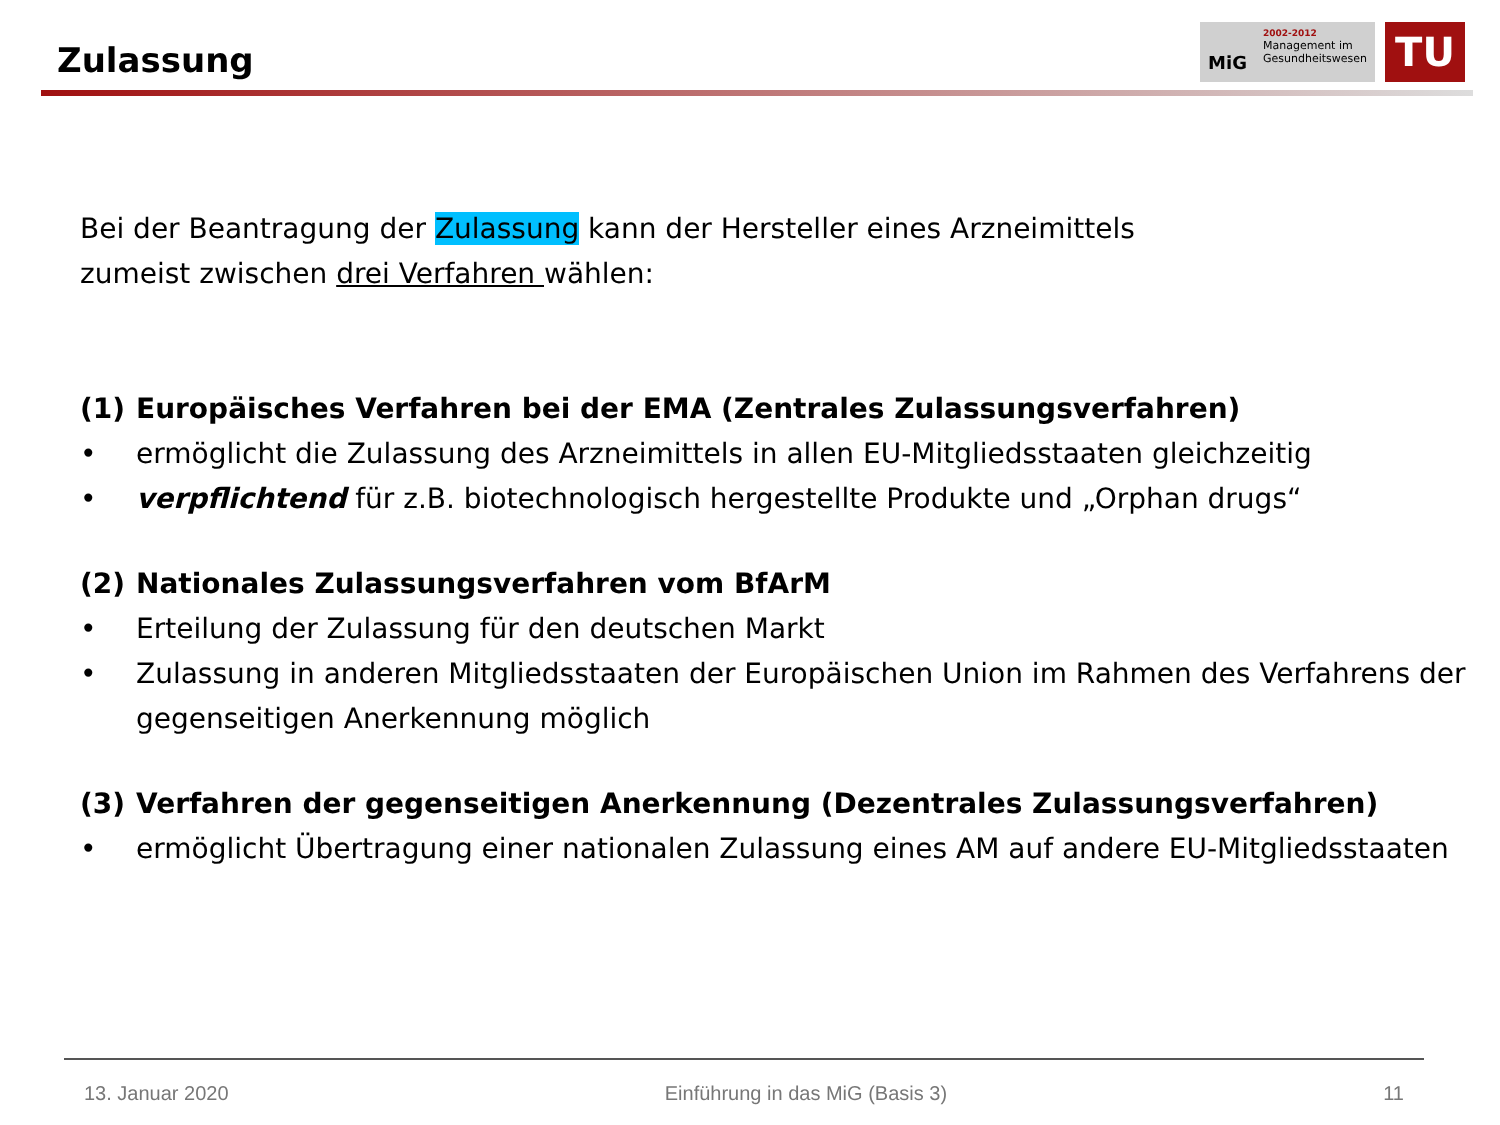Zulassung
MiG
2002-2012
Management im
Gesundheitswesen
TU
Bei der Beantragung der Zulassung kann der Hersteller eines Arzneimittels
zumeist zwischen drei Verfahren wählen:
(1) Europäisches Verfahren bei der EMA (Zentrales Zulassungsverfahren)
• ermöglicht die Zulassung des Arzneimittels in allen EU-Mitgliedsstaaten gleichzeitig
• verpflichtend für z.B. biotechnologisch hergestellte Produkte und „Orphan drugs“
(2) Nationales Zulassungsverfahren vom BfArM
• Erteilung der Zulassung für den deutschen Markt
• Zulassung in anderen Mitgliedsstaaten der Europäischen Union im Rahmen des Verfahrens der gegenseitigen Anerkennung möglich
(3) Verfahren der gegenseitigen Anerkennung (Dezentrales Zulassungsverfahren)
• ermöglicht Übertragung einer nationalen Zulassung eines AM auf andere EU-Mitgliedsstaaten
13. Januar 2020 Einführung in das MiG (Basis 3) 11